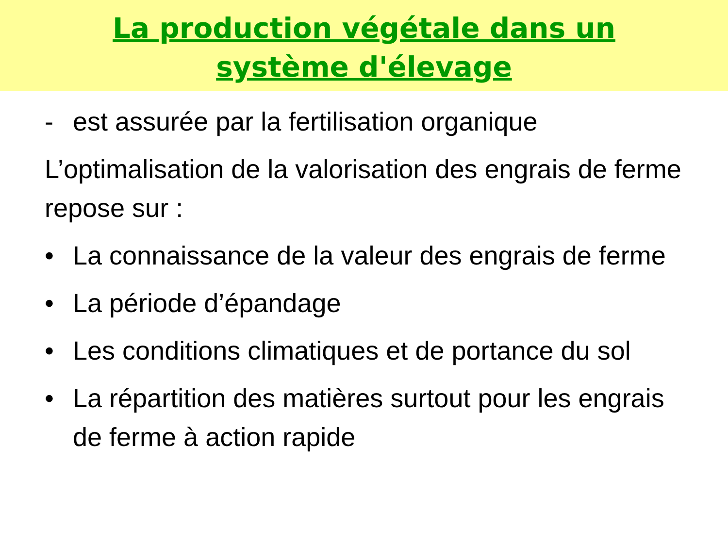La production végétale dans un système d'élevage
- est assurée par la fertilisation organique
L’optimalisation de la valorisation des engrais de ferme repose sur :
• La connaissance de la valeur des engrais de ferme
• La période d’épandage
• Les conditions climatiques et de portance du sol
• La répartition des matières surtout pour les engrais de ferme à action rapide